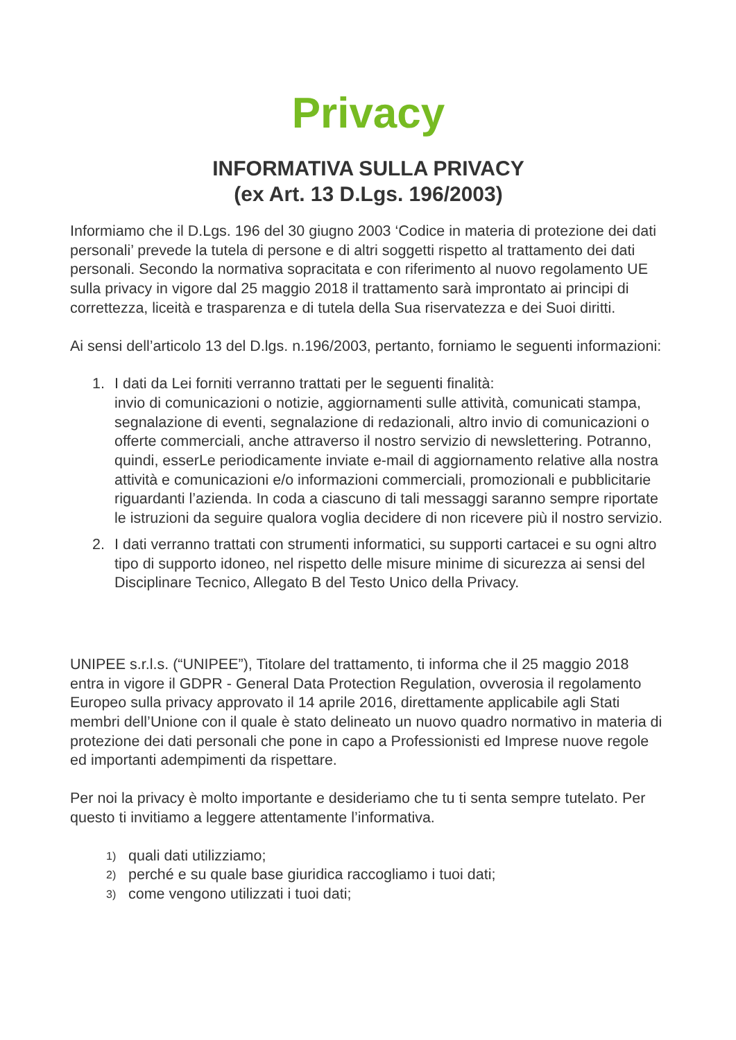Privacy
INFORMATIVA SULLA PRIVACY
(ex Art. 13 D.Lgs. 196/2003)
Informiamo che il D.Lgs. 196 del 30 giugno 2003 ‘Codice in materia di protezione dei dati personali’ prevede la tutela di persone e di altri soggetti rispetto al trattamento dei dati personali. Secondo la normativa sopracitata e con riferimento al nuovo regolamento UE sulla privacy in vigore dal 25 maggio 2018 il trattamento sarà improntato ai principi di correttezza, liceità e trasparenza e di tutela della Sua riservatezza e dei Suoi diritti.
Ai sensi dell’articolo 13 del D.lgs. n.196/2003, pertanto, forniamo le seguenti informazioni:
1. I dati da Lei forniti verranno trattati per le seguenti finalità:
invio di comunicazioni o notizie, aggiornamenti sulle attività, comunicati stampa, segnalazione di eventi, segnalazione di redazionali, altro invio di comunicazioni o offerte commerciali, anche attraverso il nostro servizio di newslettering. Potranno, quindi, esserLe periodicamente inviate e-mail di aggiornamento relative alla nostra attività e comunicazioni e/o informazioni commerciali, promozionali e pubblicitarie riguardanti l’azienda. In coda a ciascuno di tali messaggi saranno sempre riportate le istruzioni da seguire qualora voglia decidere di non ricevere più il nostro servizio.
2. I dati verranno trattati con strumenti informatici, su supporti cartacei e su ogni altro tipo di supporto idoneo, nel rispetto delle misure minime di sicurezza ai sensi del Disciplinare Tecnico, Allegato B del Testo Unico della Privacy.
UNIPEE s.r.l.s. (“UNIPEE”), Titolare del trattamento, ti informa che il 25 maggio 2018 entra in vigore il GDPR - General Data Protection Regulation, ovverosia il regolamento Europeo sulla privacy approvato il 14 aprile 2016, direttamente applicabile agli Stati membri dell’Unione con il quale è stato delineato un nuovo quadro normativo in materia di protezione dei dati personali che pone in capo a Professionisti ed Imprese nuove regole ed importanti adempimenti da rispettare.
Per noi la privacy è molto importante e desideriamo che tu ti senta sempre tutelato. Per questo ti invitiamo a leggere attentamente l’informativa.
1) quali dati utilizziamo;
2) perché e su quale base giuridica raccogliamo i tuoi dati;
3) come vengono utilizzati i tuoi dati;